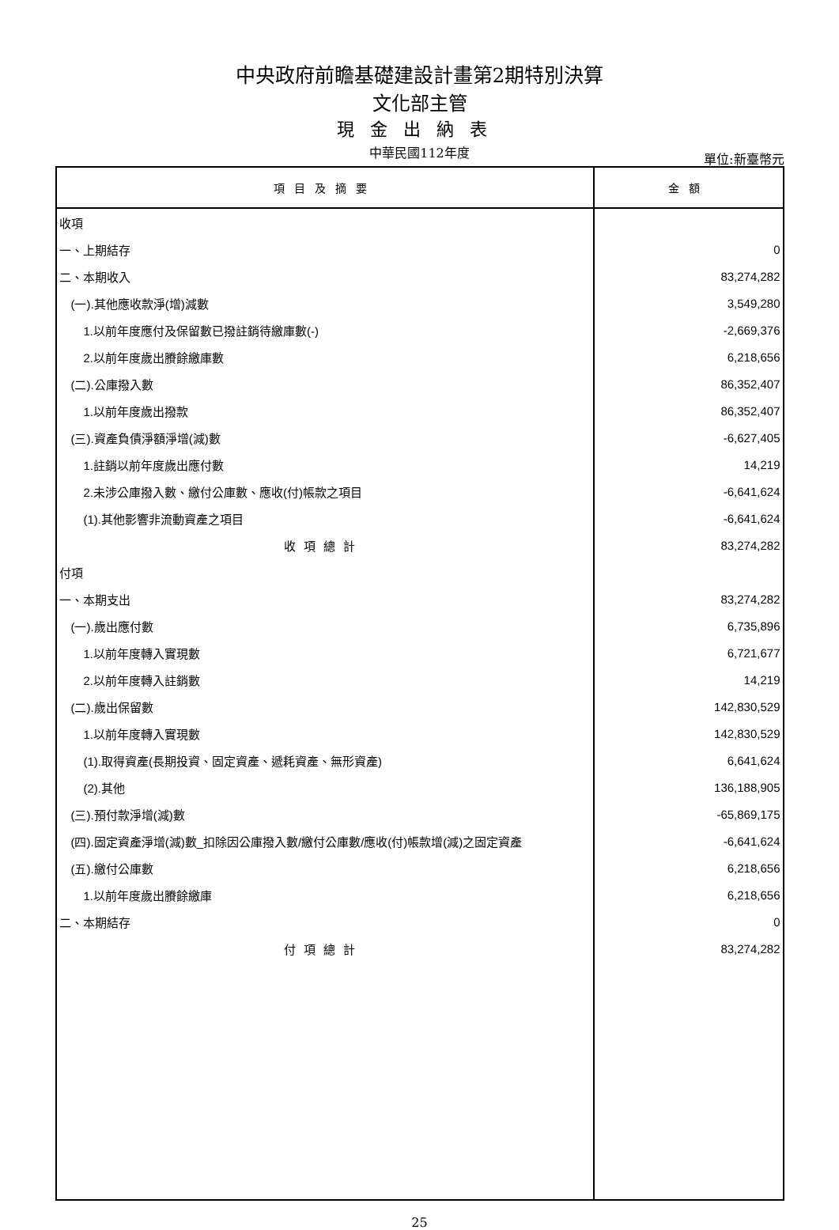中央政府前瞻基礎建設計畫第2期特別決算
文化部主管
現金出納表
中華民國112年度
單位:新臺幣元
| 項目及摘要 | 金額 |
| --- | --- |
| 收項 | |
| 一、上期結存 | 0 |
| 二、本期收入 | 83,274,282 |
| (一).其他應收款淨(增)減數 | 3,549,280 |
| 1.以前年度應付及保留數已撥註銷待繳庫數(-) | -2,669,376 |
| 2.以前年度歲出賸餘繳庫數 | 6,218,656 |
| (二).公庫撥入數 | 86,352,407 |
| 1.以前年度歲出撥款 | 86,352,407 |
| (三).資產負債淨額淨增(減)數 | -6,627,405 |
| 1.註銷以前年度歲出應付數 | 14,219 |
| 2.未涉公庫撥入數、繳付公庫數、應收(付)帳款之項目 | -6,641,624 |
| (1).其他影響非流動資產之項目 | -6,641,624 |
| 收項總計 | 83,274,282 |
| 付項 | |
| 一、本期支出 | 83,274,282 |
| (一).歲出應付數 | 6,735,896 |
| 1.以前年度轉入實現數 | 6,721,677 |
| 2.以前年度轉入註銷數 | 14,219 |
| (二).歲出保留數 | 142,830,529 |
| 1.以前年度轉入實現數 | 142,830,529 |
| (1).取得資產(長期投資、固定資產、遞耗資產、無形資產) | 6,641,624 |
| (2).其他 | 136,188,905 |
| (三).預付款淨增(減)數 | -65,869,175 |
| (四).固定資產淨增(減)數_扣除因公庫撥入數/繳付公庫數/應收(付)帳款增(減)之固定資產 | -6,641,624 |
| (五).繳付公庫數 | 6,218,656 |
| 1.以前年度歲出賸餘繳庫 | 6,218,656 |
| 二、本期結存 | 0 |
| 付項總計 | 83,274,282 |
25